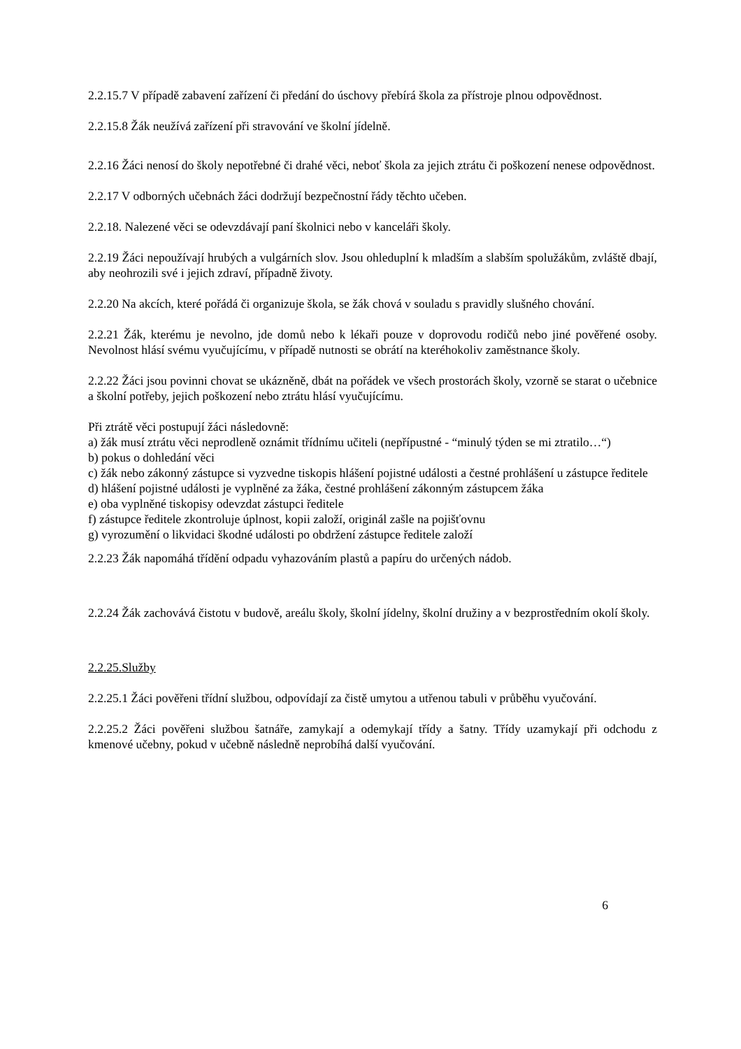2.2.15.7 V případě zabavení zařízení či předání do úschovy přebírá škola za přístroje plnou odpovědnost.
2.2.15.8 Žák neužívá zařízení při stravování ve školní jídelně.
2.2.16 Žáci nenosí do školy nepotřebné či drahé věci, neboť škola za jejich ztrátu či poškození nenese odpovědnost.
2.2.17 V odborných učebnách žáci dodržují bezpečnostní řády těchto učeben.
2.2.18. Nalezené věci se odevzdávají paní školnici nebo v kanceláři školy.
2.2.19 Žáci nepoužívají hrubých a vulgárních slov. Jsou ohleduplní k mladším a slabším spolužákům, zvláště dbají, aby neohrozili své i jejich zdraví, případně životy.
2.2.20 Na akcích, které pořádá či organizuje škola, se žák chová v souladu s pravidly slušného chování.
2.2.21 Žák, kterému je nevolno, jde domů nebo k lékaři pouze v doprovodu rodičů nebo jiné pověřené osoby. Nevolnost hlásí svému vyučujícímu, v případě nutnosti se obrátí na kteréhokoliv zaměstnance školy.
2.2.22 Žáci jsou povinni chovat se ukázněně, dbát na pořádek ve všech prostorách školy, vzorně se starat o učebnice a školní potřeby, jejich poškození nebo ztrátu hlásí vyučujícímu.
Při ztrátě věci postupují žáci následovně:
a) žák musí ztrátu věci neprodleně oznámit třídnímu učiteli (nepřípustné - “minulý týden se mi ztratilo…“)
b) pokus o dohledání věci
c) žák nebo zákonný zástupce si vyzvedne tiskopis hlášení pojistné události a čestné prohlášení u zástupce ředitele
d) hlášení pojistné události je vyplněné za žáka, čestné prohlášení zákonným zástupcem žáka
e) oba vyplněné tiskopisy odevzdat zástupci ředitele
f) zástupce ředitele zkontroluje úplnost, kopii založí, originál zašle na pojišťovnu
g) vyrozumění o likvidaci škodné události po obdržení zástupce ředitele založí
2.2.23 Žák napomáhá třídění odpadu vyhazováním plastů a papíru do určených nádob.
2.2.24 Žák zachovává čistotu v budově, areálu školy, školní jídelny, školní družiny a v bezprostředním okolí školy.
2.2.25.Služby
2.2.25.1 Žáci pověřeni třídní službou, odpovídají za čistě umytou a utřenou tabuli v průběhu vyučování.
2.2.25.2 Žáci pověřeni službou šatnáře, zamykají a odemykají třídy a šatny. Třídy uzamykají při odchodu z kmenové učebny, pokud v učebně následně neprobíhá další vyučování.
6